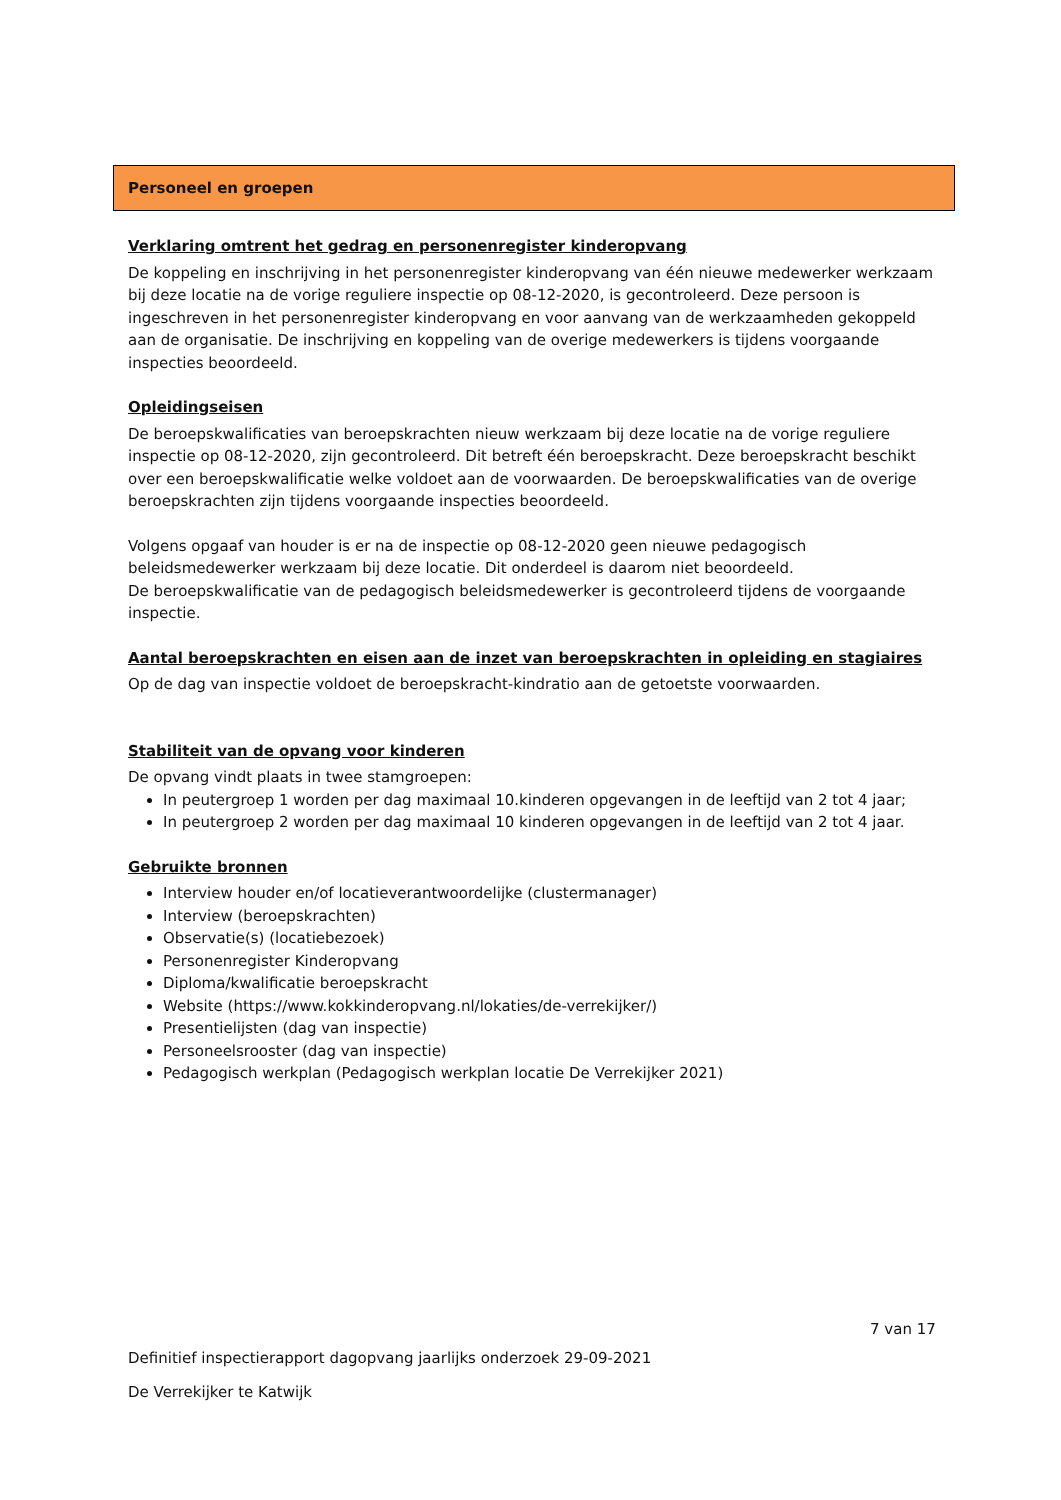Personeel en groepen
Verklaring omtrent het gedrag en personenregister kinderopvang
De koppeling en inschrijving in het personenregister kinderopvang van één nieuwe medewerker werkzaam bij deze locatie na de vorige reguliere inspectie op 08-12-2020, is gecontroleerd. Deze persoon is ingeschreven in het personenregister kinderopvang en voor aanvang van de werkzaamheden gekoppeld aan de organisatie. De inschrijving en koppeling van de overige medewerkers is tijdens voorgaande inspecties beoordeeld.
Opleidingseisen
De beroepskwalificaties van beroepskrachten nieuw werkzaam bij deze locatie na de vorige reguliere inspectie op 08-12-2020, zijn gecontroleerd. Dit betreft één beroepskracht. Deze beroepskracht beschikt over een beroepskwalificatie welke voldoet aan de voorwaarden. De beroepskwalificaties van de overige beroepskrachten zijn tijdens voorgaande inspecties beoordeeld.
Volgens opgaaf van houder is er na de inspectie op 08-12-2020 geen nieuwe pedagogisch beleidsmedewerker werkzaam bij deze locatie. Dit onderdeel is daarom niet beoordeeld.
De beroepskwalificatie van de pedagogisch beleidsmedewerker is gecontroleerd tijdens de voorgaande inspectie.
Aantal beroepskrachten en eisen aan de inzet van beroepskrachten in opleiding en stagiaires
Op de dag van inspectie voldoet de beroepskracht-kindratio aan de getoetste voorwaarden.
Stabiliteit van de opvang voor kinderen
De opvang vindt plaats in twee stamgroepen:
In peutergroep 1 worden per dag maximaal 10.kinderen opgevangen in de leeftijd van 2 tot 4 jaar;
In peutergroep 2 worden per dag maximaal 10 kinderen opgevangen in de leeftijd van 2 tot 4 jaar.
Gebruikte bronnen
Interview houder en/of locatieverantwoordelijke (clustermanager)
Interview (beroepskrachten)
Observatie(s) (locatiebezoek)
Personenregister Kinderopvang
Diploma/kwalificatie beroepskracht
Website (https://www.kokkinderopvang.nl/lokaties/de-verrekijker/)
Presentielijsten (dag van inspectie)
Personeelsrooster (dag van inspectie)
Pedagogisch werkplan (Pedagogisch werkplan locatie De Verrekijker 2021)
7 van 17
Definitief inspectierapport dagopvang jaarlijks onderzoek 29-09-2021
De Verrekijker te Katwijk